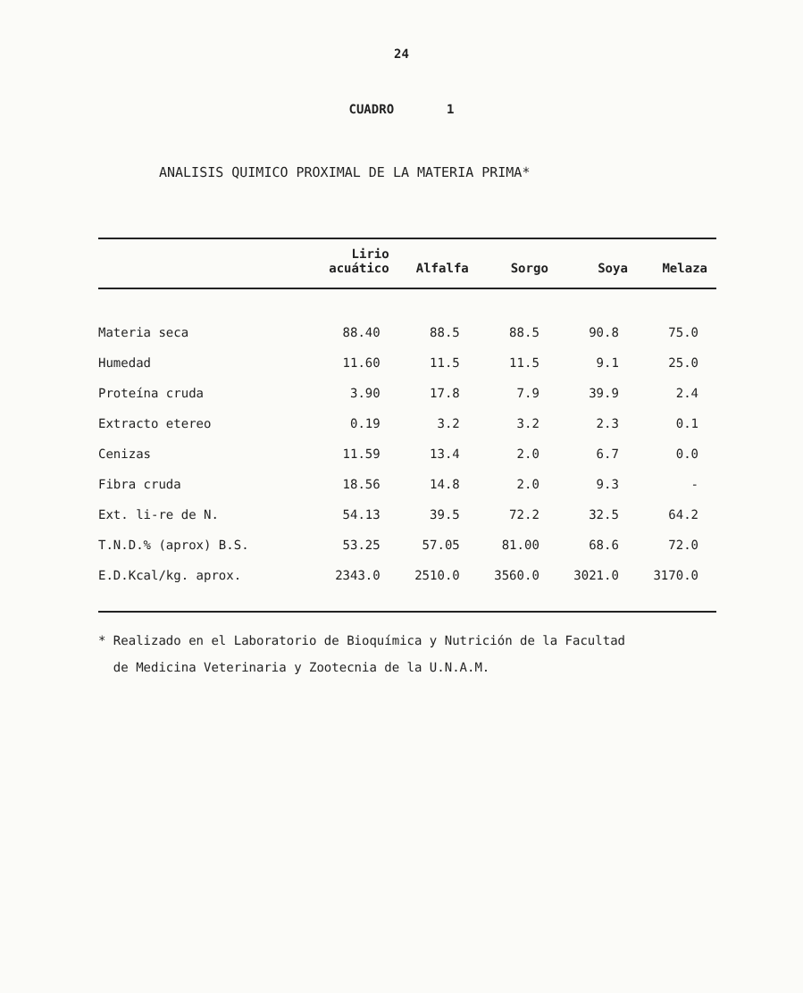24
CUADRO 1
ANALISIS QUIMICO PROXIMAL DE LA MATERIA PRIMA*
| | Lirio acuático | Alfalfa | Sorgo | Soya | Melaza |
| --- | --- | --- | --- | --- | --- |
| Materia seca | 88.40 | 88.5 | 88.5 | 90.8 | 75.0 |
| Humedad | 11.60 | 11.5 | 11.5 | 9.1 | 25.0 |
| Proteína cruda | 3.90 | 17.8 | 7.9 | 39.9 | 2.4 |
| Extracto etereo | 0.19 | 3.2 | 3.2 | 2.3 | 0.1 |
| Cenizas | 11.59 | 13.4 | 2.0 | 6.7 | 0.0 |
| Fibra cruda | 18.56 | 14.8 | 2.0 | 9.3 | - |
| Ext. li-re de N. | 54.13 | 39.5 | 72.2 | 32.5 | 64.2 |
| T.N.D.% (aprox) B.S. | 53.25 | 57.05 | 81.00 | 68.6 | 72.0 |
| E.D.Kcal/kg. aprox. | 2343.0 | 2510.0 | 3560.0 | 3021.0 | 3170.0 |
* Realizado en el Laboratorio de Bioquímica y Nutrición de la Facultad
de Medicina Veterinaria y Zootecnia de la U.N.A.M.